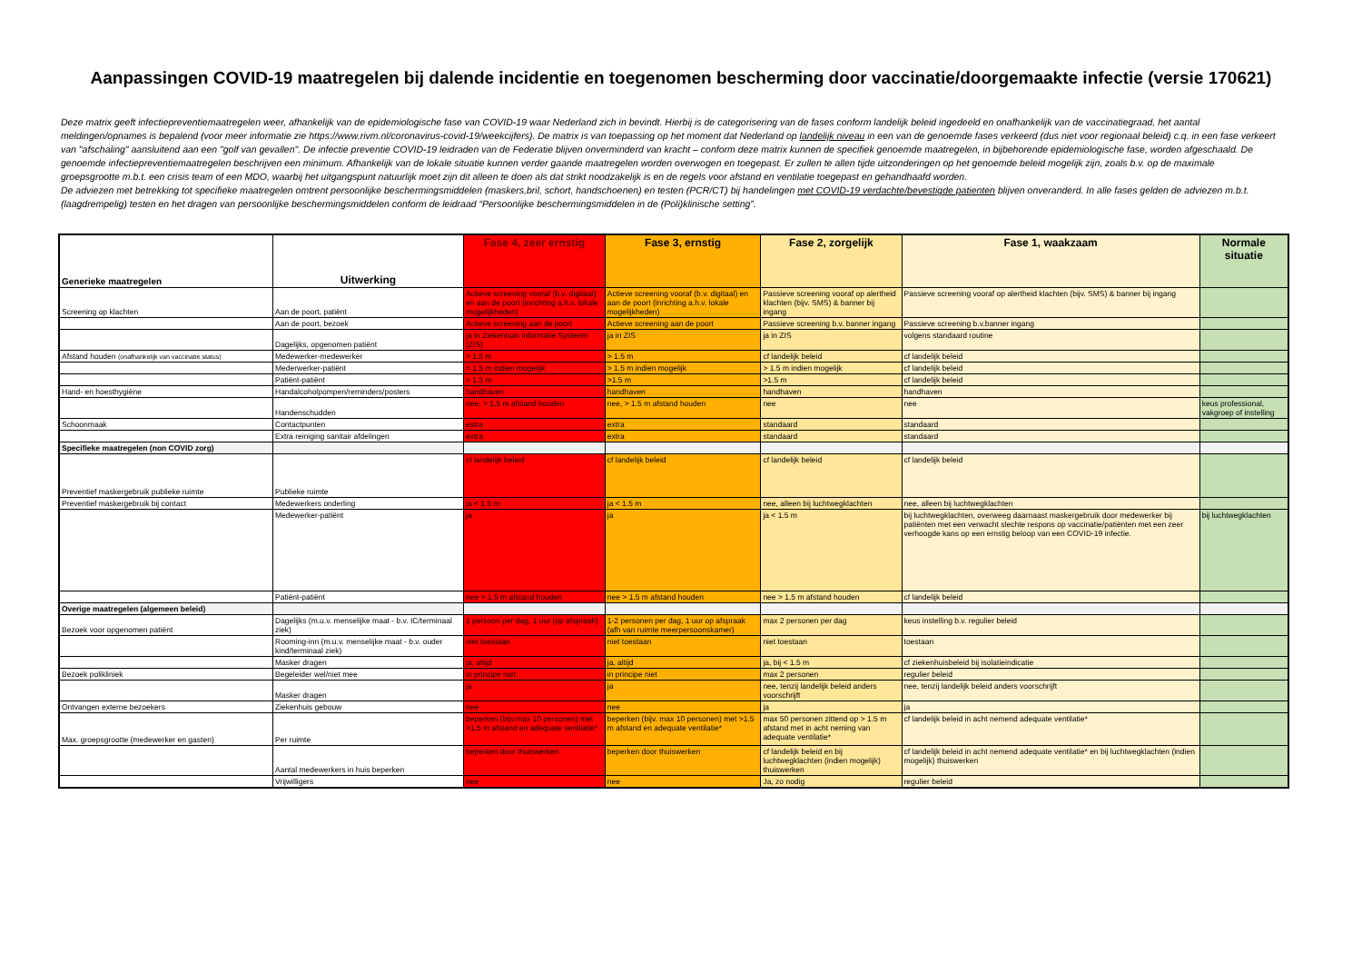Aanpassingen COVID-19 maatregelen bij dalende incidentie en toegenomen bescherming door vaccinatie/doorgemaakte infectie (versie 170621)
Deze matrix geeft infectiepreventiemaatregelen weer, afhankelijk van de epidemiologische fase van COVID-19 waar Nederland zich in bevindt. Hierbij is de categorisering van de fases conform landelijk beleid ingedeeld en onafhankelijk van de vaccinatiegraad, het aantal meldingen/opnames is bepalend (voor meer informatie zie https://www.rivm.nl/coronavirus-covid-19/weekcijfers). De matrix is van toepassing op het moment dat Nederland op landelijk niveau in een van de genoemde fases verkeerd (dus niet voor regionaal beleid) c.q. in een fase verkeert van "afschaling" aansluitend aan een "golf van gevallen". De infectie preventie COVID-19 leidraden van de Federatie blijven onverminderd van kracht – conform deze matrix kunnen de specifiek genoemde maatregelen, in bijbehorende epidemiologische fase, worden afgeschaald. De genoemde infectiepreventiemaatregelen beschrijven een minimum. Afhankelijk van de lokale situatie kunnen verder gaande maatregelen worden overwogen en toegepast. Er zullen te allen tijde uitzonderingen op het genoemde beleid mogelijk zijn, zoals b.v. op de maximale groepsgrootte m.b.t. een crisis team of een MDO, waarbij het uitgangspunt natuurlijk moet zijn dit alleen te doen als dat strikt noodzakelijk is en de regels voor afstand en ventilatie toegepast en gehandhaafd worden.
De adviezen met betrekking tot specifieke maatregelen omtrent persoonlijke beschermingsmiddelen (maskers,bril, schort, handschoenen) en testen (PCR/CT) bij handelingen met COVID-19 verdachte/bevestigde patienten blijven onveranderd. In alle fases gelden de adviezen m.b.t. (laagdrempelig) testen en het dragen van persoonlijke beschermingsmiddelen conform de leidraad “Persoonlijke beschermingsmiddelen in de (Poli)klinische setting”.
| Generieke maatregelen | Uitwerking | Fase 4, zeer ernstig | Fase 3, ernstig | Fase 2, zorgelijk | Fase 1, waakzaam | Normale situatie |
| --- | --- | --- | --- | --- | --- | --- |
| Screening op klachten | Aan de poort, patiënt | Actieve screening vooraf (b.v. digitaal) en aan de poort (inrichting a.h.v. lokale mogelijkheden) | Actieve screening vooraf (b.v. digitaal) en aan de poort (inrichting a.h.v. lokale mogelijkheden) | Passieve screening vooraf op alertheid klachten (bijv. SMS) & banner bij ingang | Passieve screening vooraf op alertheid klachten (bijv. SMS) & banner bij ingang | |
| | Aan de poort, bezoek | Actieve screening aan de poort | Actieve screening aan de poort | Passieve screening b.v. banner ingang | Passieve screening b.v.banner ingang | |
| | Dagelijks, opgenomen patiënt | ja in Ziekenhuis Informatie Systeem (ZIS) | ja in ZIS | ja in ZIS | volgens standaard routine | |
| Afstand houden (onafhankelijk van vaccinatie status) | Medewerker-medewerker | > 1.5 m | > 1.5 m | cf landelijk beleid | cf landelijk beleid | |
| | Mederwerker-patiënt | > 1.5 m indien mogelijk | > 1.5 m indien mogelijk | > 1.5 m indien mogelijk | cf landelijk beleid | |
| | Patiënt-patiënt | > 1.5 m | >1.5 m | >1.5 m | cf landelijk beleid | |
| Hand- en hoesthygiëne | Handalcoholpompen/reminders/posters | handhaven | handhaven | handhaven | handhaven | |
| | Handenschudden | nee, > 1.5 m afstand houden | nee, > 1.5 m afstand houden | nee | nee | keus professional, vakgroep of instelling |
| Schoonmaak | Contactpunten | extra | extra | standaard | standaard | |
| | Extra reiniging sanitair afdelingen | extra | extra | standaard | standaard | |
| Specifieke maatregelen (non COVID zorg) | | | | | | |
| Preventief maskergebruik publieke ruimte | Publieke ruimte | cf landelijk beleid | cf landelijk beleid | cf landelijk beleid | cf landelijk beleid | |
| Preventief maskergebruik bij contact | Medewerkers onderling | ja < 1.5 m | ja < 1.5 m | nee, alleen bij luchtwegklachten | nee, alleen bij luchtwegklachten | |
| | Medewerker-patiënt | ja | ja | ja < 1.5 m | bij luchtwegklachten, overweeg daarnaast maskergebruik door medewerker bij patiënten met een verwacht slechte respons op vaccinatie/patiënten met een zeer verhoogde kans op een ernstig beloop van een COVID-19 infectie. | bij luchtwegklachten |
| | Patiënt-patiënt | nee > 1.5 m afstand houden | nee > 1.5 m afstand houden | nee > 1.5 m afstand houden | cf landelijk beleid | |
| Overige maatregelen (algemeen beleid) | | | | | | |
| Bezoek voor opgenomen patiënt | Dagelijks (m.u.v. menselijke maat - b.v. IC/terminaal ziek) | 1 persoon per dag, 1 uur (op afspraak) | 1-2 personen per dag, 1 uur op afspraak (afh van ruimte meerpersoonskamer) | max 2 personen per dag | keus instelling b.v. regulier beleid | |
| | Rooming-inn (m.u.v. menselijke maat - b.v. ouder kind/terminaal ziek) | niet toestaan | niet toestaan | niet toestaan | toestaan | |
| | Masker dragen | ja, altijd | ja, altijd | ja, bij < 1.5 m | cf ziekenhuisbeleid bij isolatieindicatie | |
| Bezoek polikliniek | Begeleider wel/niet mee | in principe niet | in principe niet | max 2 personen | regulier beleid | |
| | Masker dragen | ja | ja | nee, tenzij landelijk beleid anders voorschrijft | nee, tenzij landelijk beleid anders voorschrijft | |
| Ontvangen externe bezoekers | Ziekenhuis gebouw | nee | nee | ja | ja | |
| Max. groepsgrootte (medewerker en gasten) | Per ruimte | beperken (bijv.max 10 personen) met >1.5 m afstand en adequate ventilatie* | beperken (bijv. max 10 personen) met >1.5 m afstand en adequate ventilatie* | max 50 personen zittend op > 1.5 m afstand met in acht neming van adequate ventilatie* | cf landelijk beleid in acht nemend adequate ventilatie* | |
| | Aantal medewerkers in huis beperken | beperken door thuiswerken | beperken door thuiswerken | cf landelijk beleid en bij luchtwegklachten (indien mogelijk) thuiswerken | cf landelijk beleid in acht nemend adequate ventilatie* en bij luchtwegklachten (indien mogelijk) thuiswerken | |
| | Vrijwilligers | nee | nee | Ja, zo nodig | regulier beleid | |